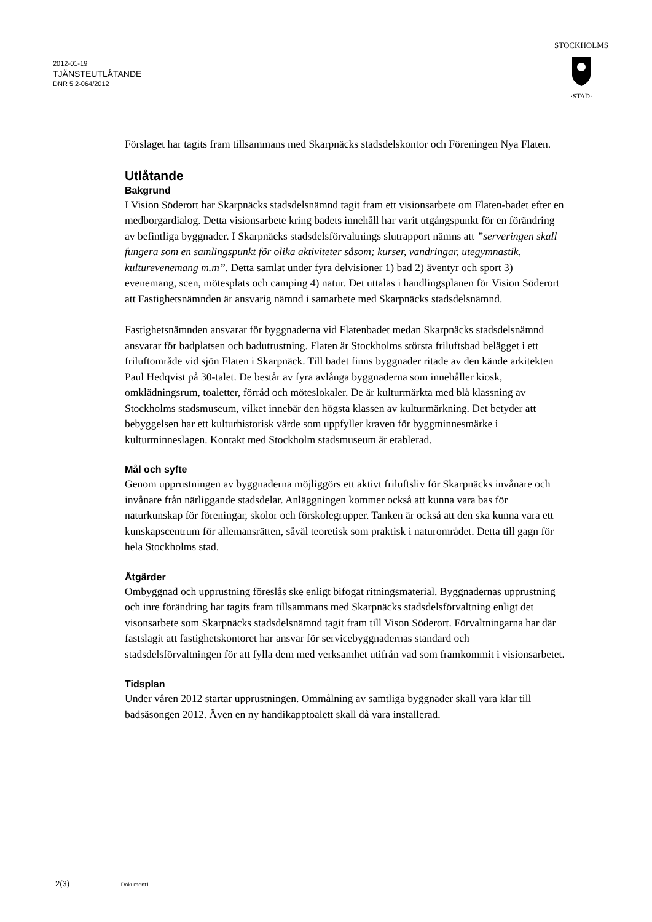2012-01-19
TJÄNSTEUTLÅTANDE
DNR 5.2-064/2012
STOCKHOLMS
·STAD·
Förslaget har tagits fram tillsammans med Skarpnäcks stadsdelskontor och Föreningen Nya Flaten.
Utlåtande
Bakgrund
I Vision Söderort har Skarpnäcks stadsdelsnämnd tagit fram ett visionsarbete om Flaten-badet efter en medborgardialog. Detta visionsarbete kring badets innehåll har varit utgångspunkt för en förändring av befintliga byggnader. I Skarpnäcks stadsdelsförvaltnings slutrapport nämns att ”serveringen skall fungera som en samlingspunkt för olika aktiviteter såsom; kurser, vandringar, utegymnastik, kulturevenemang m.m”. Detta samlat under fyra delvisioner 1) bad 2) äventyr och sport 3) evenemang, scen, mötesplats och camping 4) natur. Det uttalas i handlingsplanen för Vision Söderort att Fastighetsnämnden är ansvarig nämnd i samarbete med Skarpnäcks stadsdelsnämnd.
Fastighetsnämnden ansvarar för byggnaderna vid Flatenbadet medan Skarpnäcks stadsdelsnämnd ansvarar för badplatsen och badutrustning. Flaten är Stockholms största friluftsbad belägget i ett friluftområde vid sjön Flaten i Skarpnäck. Till badet finns byggnader ritade av den kände arkitekten Paul Hedqvist på 30-talet. De består av fyra avlånga byggnaderna som innehåller kiosk, omklädningsrum, toaletter, förråd och möteslokaler. De är kulturmärkta med blå klassning av Stockholms stadsmuseum, vilket innebär den högsta klassen av kulturmärkning. Det betyder att bebyggelsen har ett kulturhistorisk värde som uppfyller kraven för byggminnesmärke i kulturminneslagen. Kontakt med Stockholm stadsmuseum är etablerad.
Mål och syfte
Genom upprustningen av byggnaderna möjliggörs ett aktivt friluftsliv för Skarpnäcks invånare och invånare från närliggande stadsdelar. Anläggningen kommer också att kunna vara bas för naturkunskap för föreningar, skolor och förskolegrupper. Tanken är också att den ska kunna vara ett kunskapscentrum för allemansrätten, såväl teoretisk som praktisk i naturområdet. Detta till gagn för hela Stockholms stad.
Åtgärder
Ombyggnad och upprustning föreslås ske enligt bifogat ritningsmaterial. Byggnadernas upprustning och inre förändring har tagits fram tillsammans med Skarpnäcks stadsdelsförvaltning enligt det visonsarbete som Skarpnäcks stadsdelsnämnd tagit fram till Vison Söderort. Förvaltningarna har där fastslagit att fastighetskontoret har ansvar för servicebyggnadernas standard och stadsdelsförvaltningen för att fylla dem med verksamhet utifrån vad som framkommit i visionsarbetet.
Tidsplan
Under våren 2012 startar upprustningen. Ommålning av samtliga byggnader skall vara klar till badsäsongen 2012. Även en ny handikapptoalett skall då vara installerad.
2(3) Dokument1